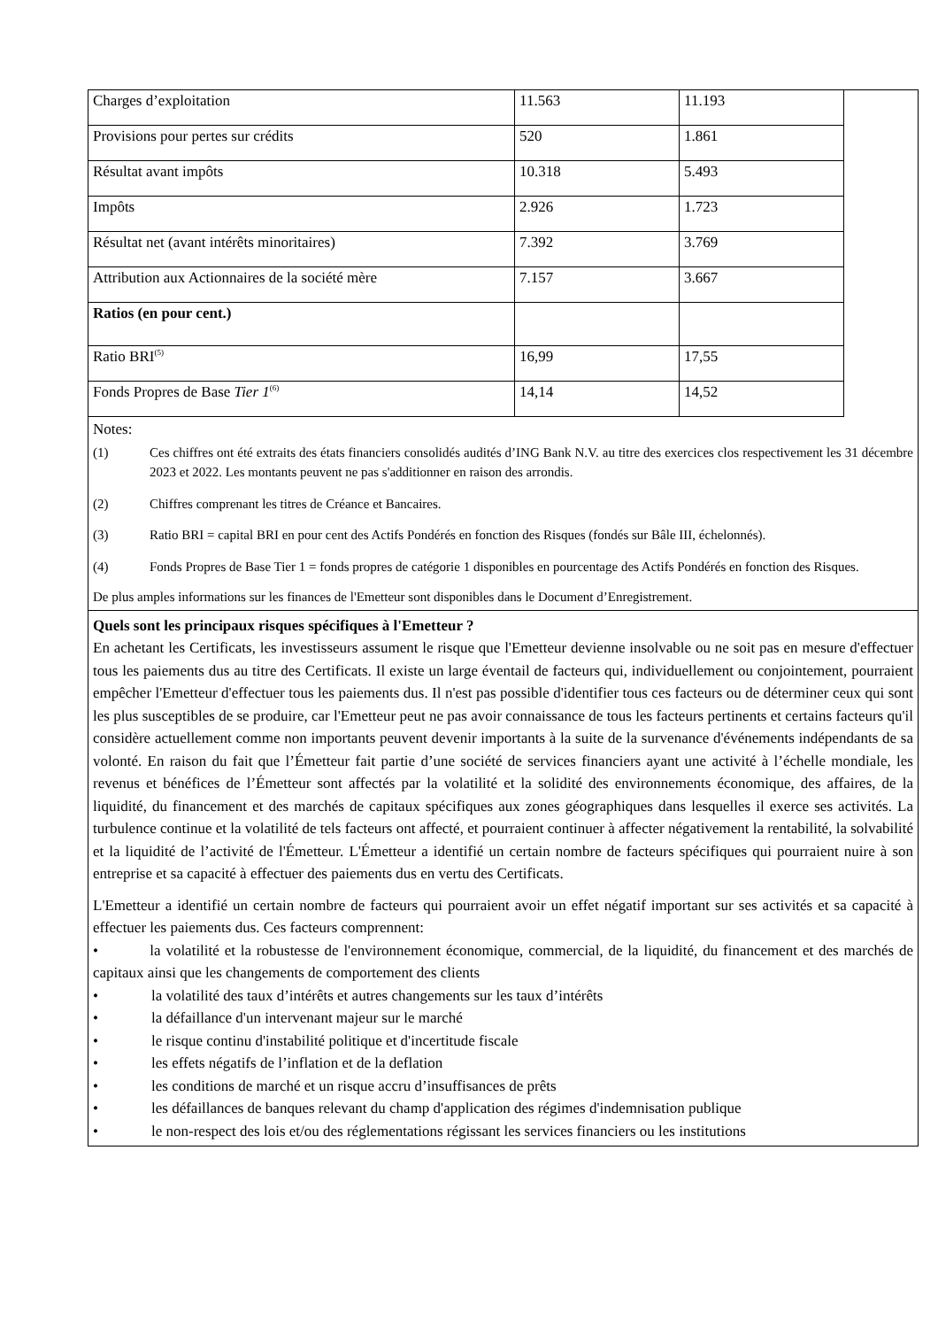| Charges d’exploitation | 11.563 | 11.193 |
| Provisions pour pertes sur crédits | 520 | 1.861 |
| Résultat avant impôts | 10.318 | 5.493 |
| Impôts | 2.926 | 1.723 |
| Résultat net (avant intérêts minoritaires) | 7.392 | 3.769 |
| Attribution aux Actionnaires de la société mère | 7.157 | 3.667 |
| Ratios (en pour cent.) | | |
| Ratio BRI<sup>(5)</sup> | 16,99 | 17,55 |
| Fonds Propres de Base Tier 1<sup>(6)</sup> | 14,14 | 14,52 |
Notes:
(1) Ces chiffres ont été extraits des états financiers consolidés audités d’ING Bank N.V. au titre des exercices clos respectivement les 31 décembre 2023 et 2022. Les montants peuvent ne pas s'additionner en raison des arrondis.
(2) Chiffres comprenant les titres de Créance et Bancaires.
(3) Ratio BRI = capital BRI en pour cent des Actifs Pondérés en fonction des Risques (fondés sur Bâle III, échelonnés).
(4) Fonds Propres de Base Tier 1 = fonds propres de catégorie 1 disponibles en pourcentage des Actifs Pondérés en fonction des Risques.
De plus amples informations sur les finances de l'Emetteur sont disponibles dans le Document d’Enregistrement.
Quels sont les principaux risques spécifiques à l'Emetteur ?
En achetant les Certificats, les investisseurs assument le risque que l'Emetteur devienne insolvable ou ne soit pas en mesure d'effectuer tous les paiements dus au titre des Certificats. Il existe un large éventail de facteurs qui, individuellement ou conjointement, pourraient empêcher l'Emetteur d'effectuer tous les paiements dus. Il n'est pas possible d'identifier tous ces facteurs ou de déterminer ceux qui sont les plus susceptibles de se produire, car l'Emetteur peut ne pas avoir connaissance de tous les facteurs pertinents et certains facteurs qu'il considère actuellement comme non importants peuvent devenir importants à la suite de la survenance d'événements indépendants de sa volonté. En raison du fait que l’Émetteur fait partie d’une société de services financiers ayant une activité à l’échelle mondiale, les revenus et bénéfices de l’Émetteur sont affectés par la volatilité et la solidité des environnements économique, des affaires, de la liquidité, du financement et des marchés de capitaux spécifiques aux zones géographiques dans lesquelles il exerce ses activités. La turbulence continue et la volatilité de tels facteurs ont affecté, et pourraient continuer à affecter négativement la rentabilité, la solvabilité et la liquidité de l’activité de l'Émetteur. L'Émetteur a identifié un certain nombre de facteurs spécifiques qui pourraient nuire à son entreprise et sa capacité à effectuer des paiements dus en vertu des Certificats.
L'Emetteur a identifié un certain nombre de facteurs qui pourraient avoir un effet négatif important sur ses activités et sa capacité à effectuer les paiements dus. Ces facteurs comprennent:
• la volatilité et la robustesse de l'environnement économique, commercial, de la liquidité, du financement et des marchés de capitaux ainsi que les changements de comportement des clients
• la volatilité des taux d’intérêts et autres changements sur les taux d’intérêts
• la défaillance d'un intervenant majeur sur le marché
• le risque continu d'instabilité politique et d'incertitude fiscale
• les effets négatifs de l’inflation et de la deflation
• les conditions de marché et un risque accru d’insuffisances de prêts
• les défaillances de banques relevant du champ d'application des régimes d'indemnisation publique
• le non-respect des lois et/ou des réglementations régissant les services financiers ou les institutions